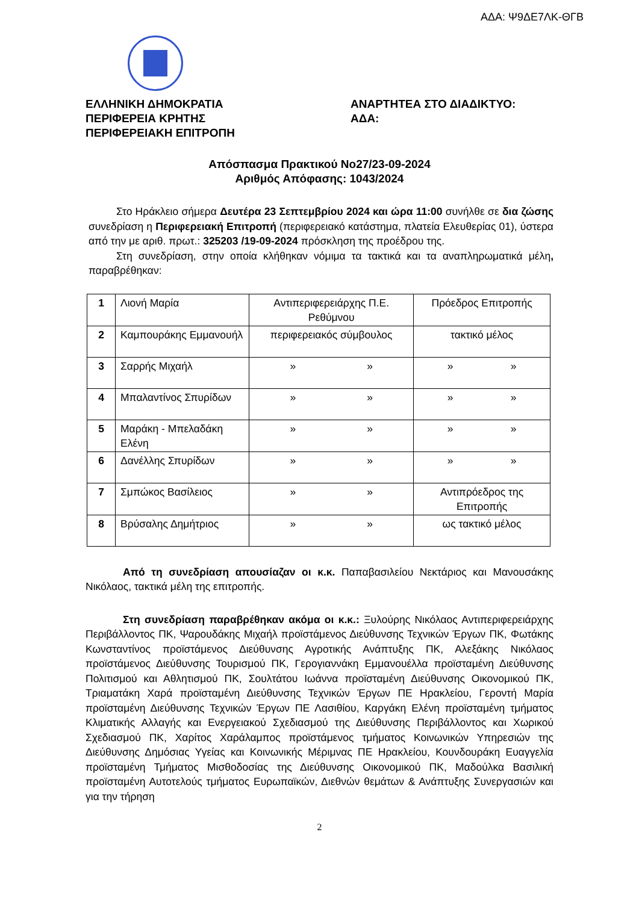ΑΔΑ: Ψ9ΔΕ7ΛΚ-ΘΓΒ
ΕΛΛΗΝΙΚΗ ΔΗΜΟΚΡΑΤΙΑ
ΠΕΡΙΦΕΡΕΙΑ ΚΡΗΤΗΣ
ΠΕΡΙΦΕΡΕΙΑΚΗ ΕΠΙΤΡΟΠΗ
ΑΝΑΡΤΗΤΕΑ ΣΤΟ ΔΙΑΔΙΚΤΥΟ:
ΑΔΑ:
Απόσπασμα Πρακτικού Νο27/23-09-2024
Αριθμός Απόφασης: 1043/2024
Στο Ηράκλειο σήμερα Δευτέρα 23 Σεπτεμβρίου 2024 και ώρα 11:00 συνήλθε σε δια ζώσης συνεδρίαση η Περιφερειακή Επιτροπή (περιφερειακό κατάστημα, πλατεία Ελευθερίας 01), ύστερα από την με αριθ. πρωτ.: 325203 /19-09-2024 πρόσκληση της προέδρου της.
Στη συνεδρίαση, στην οποία κλήθηκαν νόμιμα τα τακτικά και τα αναπληρωματικά μέλη, παραβρέθηκαν:
| 1 | Λιονή Μαρία | Αντιπεριφερειάρχης Π.Ε. Ρεθύμνου | Πρόεδρος Επιτροπής |
| 2 | Καμπουράκης Εμμανουήλ | περιφερειακός σύμβουλος | τακτικό μέλος |
| 3 | Σαρρής Μιχαήλ | » » | » » |
| 4 | Μπαλαντίνος Σπυρίδων | » » | » » |
| 5 | Μαράκη - Μπελαδάκη Ελένη | » » | » » |
| 6 | Δανέλλης Σπυρίδων | » » | » » |
| 7 | Σμπώκος Βασίλειος | » » | Αντιπρόεδρος της Επιτροπής |
| 8 | Βρύσαλης Δημήτριος | » » | ως τακτικό μέλος |
Από τη συνεδρίαση απουσίαζαν οι κ.κ. Παπαβασιλείου Νεκτάριος και Μανουσάκης Νικόλαος, τακτικά μέλη της επιτροπής.
Στη συνεδρίαση παραβρέθηκαν ακόμα οι κ.κ.: Ξυλούρης Νικόλαος Αντιπεριφερειάρχης Περιβάλλοντος ΠΚ, Ψαρουδάκης Μιχαήλ προϊστάμενος Διεύθυνσης Τεχνικών Έργων ΠΚ, Φωτάκης Κωνσταντίνος προϊστάμενος Διεύθυνσης Αγροτικής Ανάπτυξης ΠΚ, Αλεξάκης Νικόλαος προϊστάμενος Διεύθυνσης Τουρισμού ΠΚ, Γερογιαννάκη Εμμανουέλλα προϊσταμένη Διεύθυνσης Πολιτισμού και Αθλητισμού ΠΚ, Σουλτάτου Ιωάννα προϊσταμένη Διεύθυνσης Οικονομικού ΠΚ, Τριαματάκη Χαρά προϊσταμένη Διεύθυνσης Τεχνικών Έργων ΠΕ Ηρακλείου, Γεροντή Μαρία προϊσταμένη Διεύθυνσης Τεχνικών Έργων ΠΕ Λασιθίου, Καργάκη Ελένη προϊσταμένη τμήματος Κλιματικής Αλλαγής και Ενεργειακού Σχεδιασμού της Διεύθυνσης Περιβάλλοντος και Χωρικού Σχεδιασμού ΠΚ, Χαρίτος Χαράλαμπος προϊστάμενος τμήματος Κοινωνικών Υπηρεσιών της Διεύθυνσης Δημόσιας Υγείας και Κοινωνικής Μέριμνας ΠΕ Ηρακλείου, Κουνδουράκη Ευαγγελία προϊσταμένη Τμήματος Μισθοδοσίας της Διεύθυνσης Οικονομικού ΠΚ, Μαδούλκα Βασιλική προϊσταμένη Αυτοτελούς τμήματος Ευρωπαϊκών, Διεθνών θεμάτων & Ανάπτυξης Συνεργασιών και για την τήρηση
2